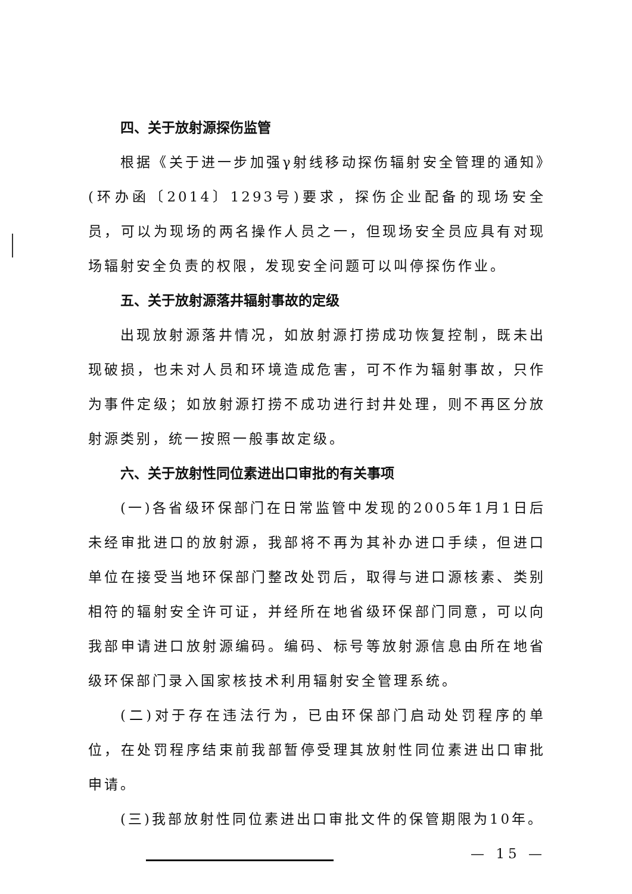四、关于放射源探伤监管
根据《关于进一步加强γ射线移动探伤辐射安全管理的通知》(环办函〔2014〕1293号)要求，探伤企业配备的现场安全员，可以为现场的两名操作人员之一，但现场安全员应具有对现场辐射安全负责的权限，发现安全问题可以叫停探伤作业。
五、关于放射源落井辐射事故的定级
出现放射源落井情况，如放射源打捞成功恢复控制，既未出现破损，也未对人员和环境造成危害，可不作为辐射事故，只作为事件定级；如放射源打捞不成功进行封井处理，则不再区分放射源类别，统一按照一般事故定级。
六、关于放射性同位素进出口审批的有关事项
(一)各省级环保部门在日常监管中发现的2005年1月1日后未经审批进口的放射源，我部将不再为其补办进口手续，但进口单位在接受当地环保部门整改处罚后，取得与进口源核素、类别相符的辐射安全许可证，并经所在地省级环保部门同意，可以向我部申请进口放射源编码。编码、标号等放射源信息由所在地省级环保部门录入国家核技术利用辐射安全管理系统。
(二)对于存在违法行为，已由环保部门启动处罚程序的单位，在处罚程序结束前我部暂停受理其放射性同位素进出口审批申请。
(三)我部放射性同位素进出口审批文件的保管期限为10年。
— 15 —